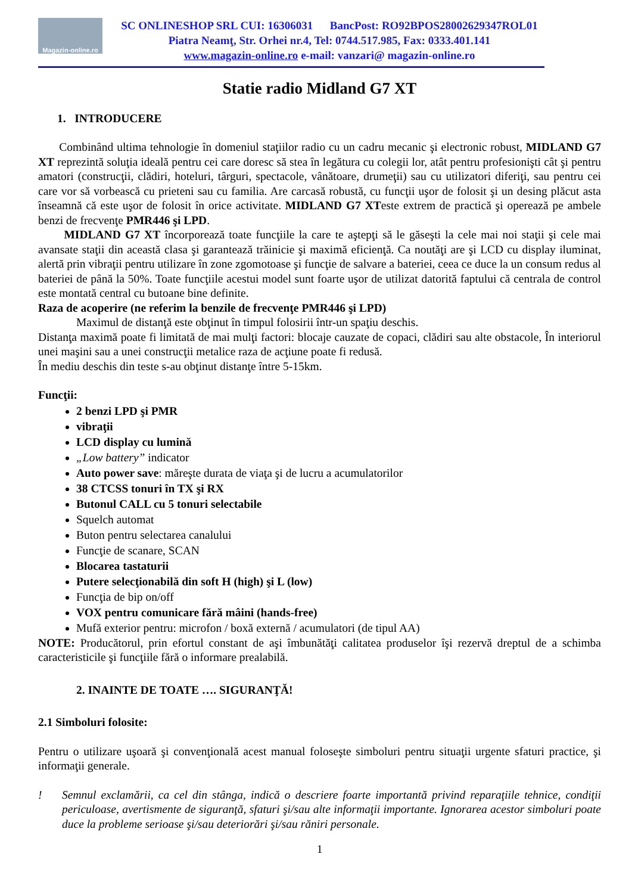Magazin-online.ro
SC ONLINESHOP SRL CUI: 16306031 BancPost: RO92BPOS28002629347ROL01
Piatra Neamţ, Str. Orhei nr.4, Tel: 0744.517.985, Fax: 0333.401.141
www.magazin-online.ro e-mail: vanzari@ magazin-online.ro
Statie radio Midland G7 XT
1. INTRODUCERE
Combinând ultima tehnologie în domeniul staţiilor radio cu un cadru mecanic şi electronic robust, MIDLAND G7 XT reprezintă soluţia ideală pentru cei care doresc să stea în legătura cu colegii lor, atât pentru profesionişti cât şi pentru amatori (construcţii, clădiri, hoteluri, târguri, spectacole, vânătoare, drumeţii) sau cu utilizatori diferiţi, sau pentru cei care vor să vorbească cu prieteni sau cu familia. Are carcasă robustă, cu funcţii uşor de folosit şi un desing plăcut asta înseamnă că este uşor de folosit în orice activitate. MIDLAND G7 XTeste extrem de practică şi operează pe ambele benzi de frecvenţe PMR446 şi LPD.
MIDLAND G7 XT încorporează toate funcţiile la care te aştepţi să le găseşti la cele mai noi staţii şi cele mai avansate staţii din această clasa şi garantează trăinicie şi maximă eficienţă. Ca noutăţi are şi LCD cu display iluminat, alertă prin vibraţii pentru utilizare în zone zgomotoase şi funcţie de salvare a bateriei, ceea ce duce la un consum redus al bateriei de până la 50%. Toate funcţiile acestui model sunt foarte uşor de utilizat datorită faptului că centrala de control este montată central cu butoane bine definite.
Raza de acoperire (ne referim la benzile de frecvenţe PMR446 şi LPD)
Maximul de distanţă este obţinut în timpul folosirii într-un spaţiu deschis.
Distanţa maximă poate fi limitată de mai mulţi factori: blocaje cauzate de copaci, clădiri sau alte obstacole, În interiorul unei maşini sau a unei construcţii metalice raza de acţiune poate fi redusă.
În mediu deschis din teste s-au obţinut distanţe între 5-15km.
Funcţii:
2 benzi LPD şi PMR
vibraţii
LCD display cu lumină
„Low battery” indicator
Auto power save: măreşte durata de viaţa şi de lucru a acumulatorilor
38 CTCSS tonuri în TX şi RX
Butonul CALL cu 5 tonuri selectabile
Squelch automat
Buton pentru selectarea canalului
Funcţie de scanare, SCAN
Blocarea tastaturii
Putere selecţionabilă din soft H (high) şi L (low)
Funcţia de bip on/off
VOX pentru comunicare fără mâini (hands-free)
Mufă exterior pentru: microfon / boxă externă / acumulatori (de tipul AA)
NOTE: Producătorul, prin efortul constant de aşi îmbunătăţi calitatea produselor îşi rezervă dreptul de a schimba caracteristicile şi funcţiile fără o informare prealabilă.
2. INAINTE DE TOATE …. SIGURANŢĂ!
2.1 Simboluri folosite:
Pentru o utilizare uşoară şi convenţională acest manual foloseşte simboluri pentru situaţii urgente sfaturi practice, şi informaţii generale.
! Semnul exclamării, ca cel din stânga, indică o descriere foarte importantă privind reparaţiile tehnice, condiţii periculoase, avertismente de siguranţă, sfaturi şi/sau alte informaţii importante. Ignorarea acestor simboluri poate duce la probleme serioase şi/sau deteriorări şi/sau răniri personale.
1